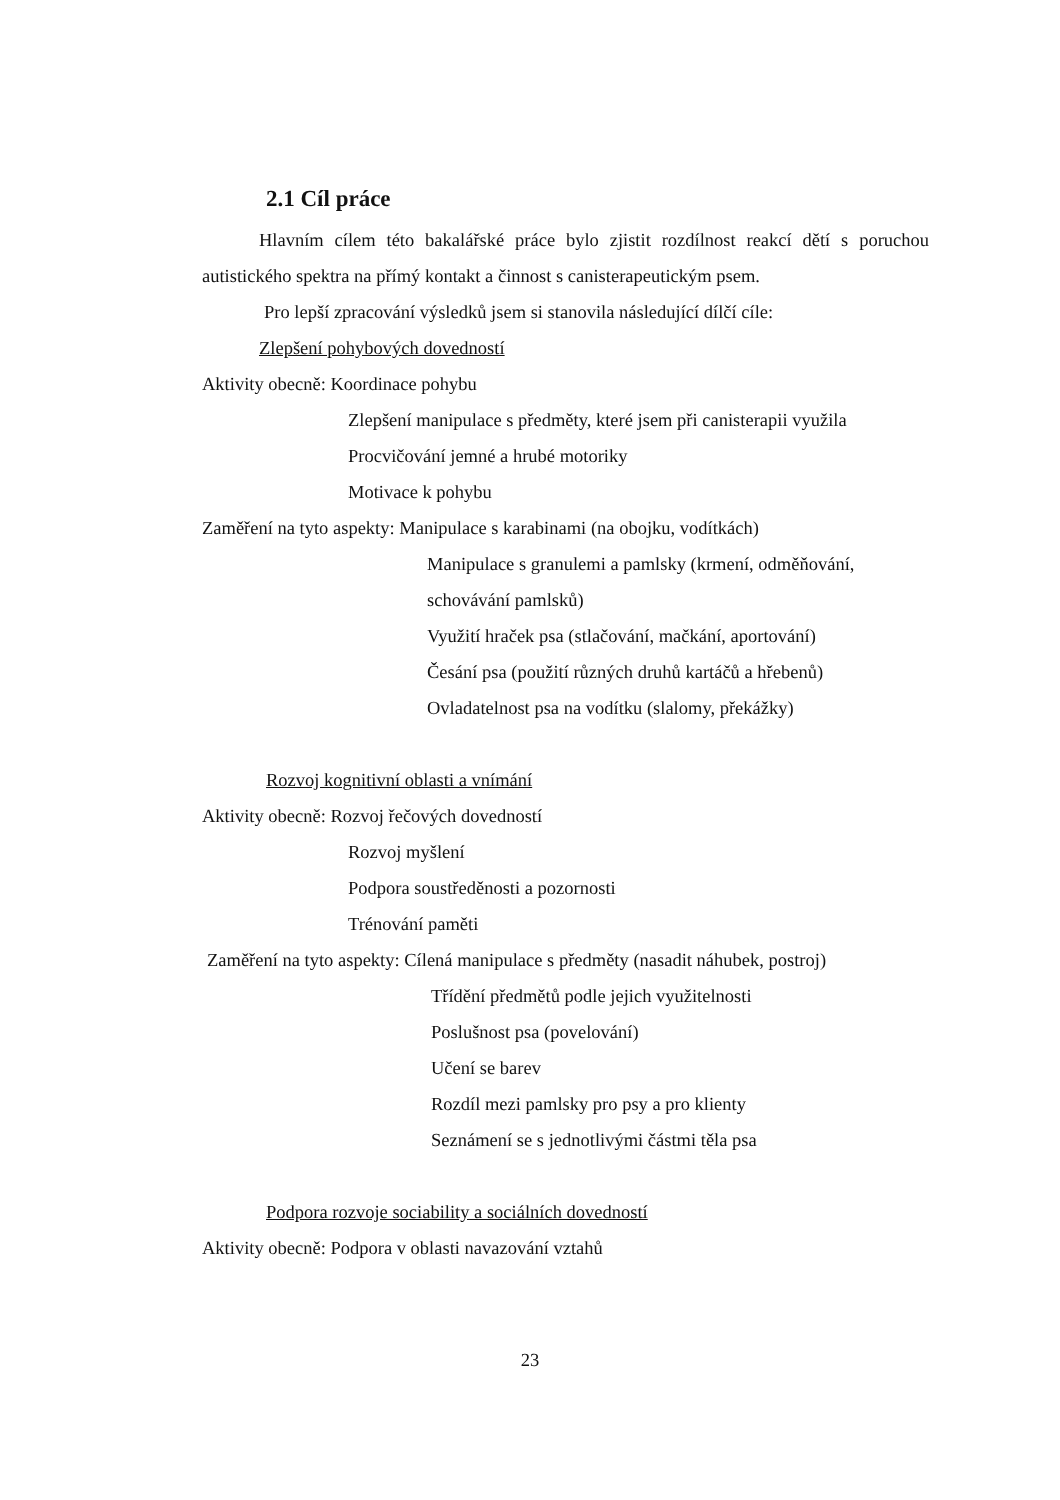2.1 Cíl práce
Hlavním cílem této bakalářské práce bylo zjistit rozdílnost reakcí dětí s poruchou autistického spektra na přímý kontakt a činnost s canisterapeutickým psem.
Pro lepší zpracování výsledků jsem si stanovila následující dílčí cíle:
Zlepšení pohybových dovedností
Aktivity obecně: Koordinace pohybu
Zlepšení manipulace s předměty, které jsem při canisterapii využila
Procvičování jemné a hrubé motoriky
Motivace k pohybu
Zaměření na tyto aspekty: Manipulace s karabinami (na obojku, vodítkách)
Manipulace s granulemi a pamlsky (krmení, odměňování, schovávání pamlsků)
Využití hraček psa (stlačování, mačkání, aportování)
Česání psa (použití různých druhů kartáčů a hřebenů)
Ovladatelnost psa na vodítku (slalomy, překážky)
Rozvoj kognitivní oblasti a vnímání
Aktivity obecně: Rozvoj řečových dovedností
Rozvoj myšlení
Podpora soustředěnosti a pozornosti
Trénování paměti
Zaměření na tyto aspekty: Cílená manipulace s předměty (nasadit náhubek, postroj)
Třídění předmětů podle jejich využitelnosti
Poslušnost psa (povelování)
Učení se barev
Rozdíl mezi pamlsky pro psy a pro klienty
Seznámení se s jednotlivými částmi těla psa
Podpora rozvoje sociability a sociálních dovedností
Aktivity obecně: Podpora v oblasti navazování vztahů
23